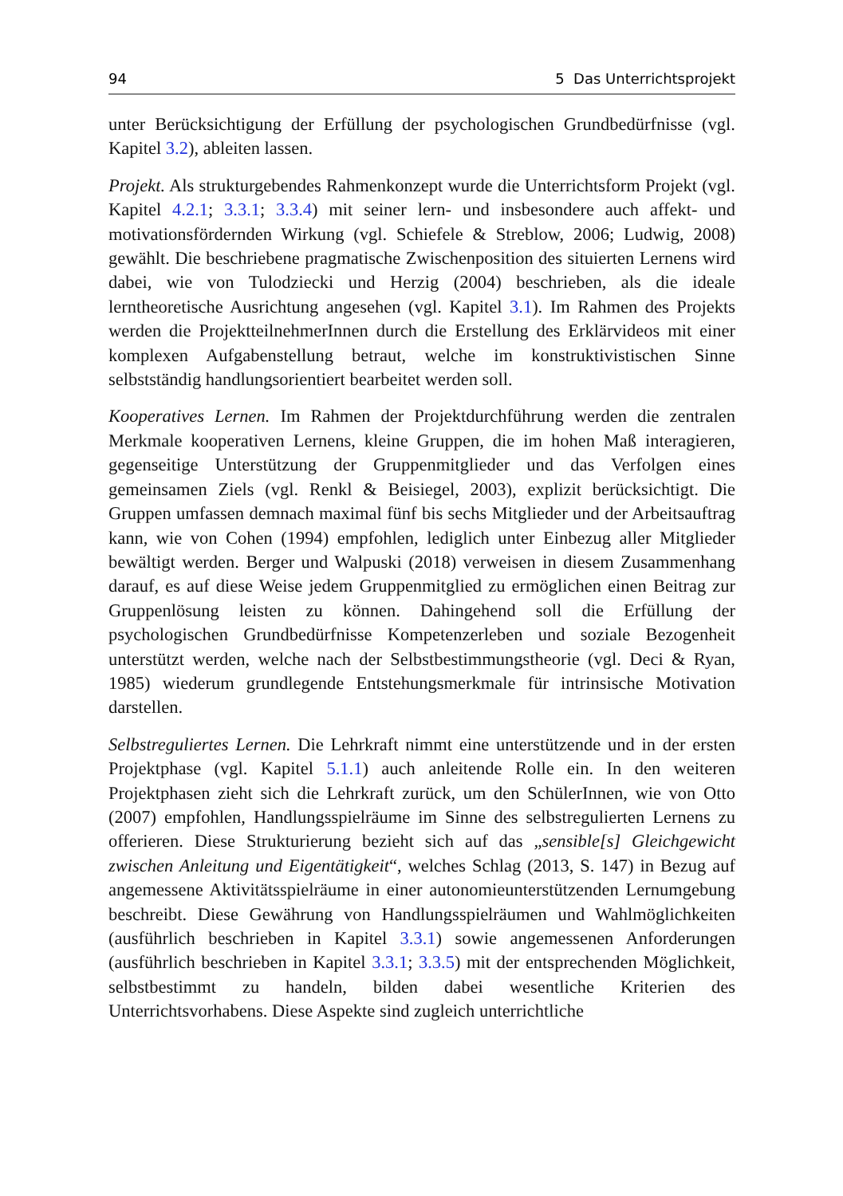94 5 Das Unterrichtsprojekt
unter Berücksichtigung der Erfüllung der psychologischen Grundbedürfnisse (vgl. Kapitel 3.2), ableiten lassen.
Projekt. Als strukturgebendes Rahmenkonzept wurde die Unterrichtsform Projekt (vgl. Kapitel 4.2.1; 3.3.1; 3.3.4) mit seiner lern- und insbesondere auch affekt- und motivationsfördernden Wirkung (vgl. Schiefele & Streblow, 2006; Ludwig, 2008) gewählt. Die beschriebene pragmatische Zwischenposition des situierten Lernens wird dabei, wie von Tulodziecki und Herzig (2004) beschrieben, als die ideale lerntheoretische Ausrichtung angesehen (vgl. Kapitel 3.1). Im Rahmen des Projekts werden die ProjektteilnehmerInnen durch die Erstellung des Erklärvideos mit einer komplexen Aufgabenstellung betraut, welche im konstruktivistischen Sinne selbstständig handlungsorientiert bearbeitet werden soll.
Kooperatives Lernen. Im Rahmen der Projektdurchführung werden die zentralen Merkmale kooperativen Lernens, kleine Gruppen, die im hohen Maß interagieren, gegenseitige Unterstützung der Gruppenmitglieder und das Verfolgen eines gemeinsamen Ziels (vgl. Renkl & Beisiegel, 2003), explizit berücksichtigt. Die Gruppen umfassen demnach maximal fünf bis sechs Mitglieder und der Arbeitsauftrag kann, wie von Cohen (1994) empfohlen, lediglich unter Einbezug aller Mitglieder bewältigt werden. Berger und Walpuski (2018) verweisen in diesem Zusammenhang darauf, es auf diese Weise jedem Gruppenmitglied zu ermöglichen einen Beitrag zur Gruppenlösung leisten zu können. Dahingehend soll die Erfüllung der psychologischen Grundbedürfnisse Kompetenzerleben und soziale Bezogenheit unterstützt werden, welche nach der Selbstbestimmungstheorie (vgl. Deci & Ryan, 1985) wiederum grundlegende Entstehungsmerkmale für intrinsische Motivation darstellen.
Selbstreguliertes Lernen. Die Lehrkraft nimmt eine unterstützende und in der ersten Projektphase (vgl. Kapitel 5.1.1) auch anleitende Rolle ein. In den weiteren Projektphasen zieht sich die Lehrkraft zurück, um den SchülerInnen, wie von Otto (2007) empfohlen, Handlungsspielräume im Sinne des selbstregulierten Lernens zu offerieren. Diese Strukturierung bezieht sich auf das „sensible[s] Gleichgewicht zwischen Anleitung und Eigentätigkeit“, welches Schlag (2013, S. 147) in Bezug auf angemessene Aktivitätsspielräume in einer autonomieunterstützenden Lernumgebung beschreibt. Diese Gewährung von Handlungsspielräumen und Wahlmöglichkeiten (ausführlich beschrieben in Kapitel 3.3.1) sowie angemessenen Anforderungen (ausführlich beschrieben in Kapitel 3.3.1; 3.3.5) mit der entsprechenden Möglichkeit, selbstbestimmt zu handeln, bilden dabei wesentliche Kriterien des Unterrichtsvorhabens. Diese Aspekte sind zugleich unterrichtliche